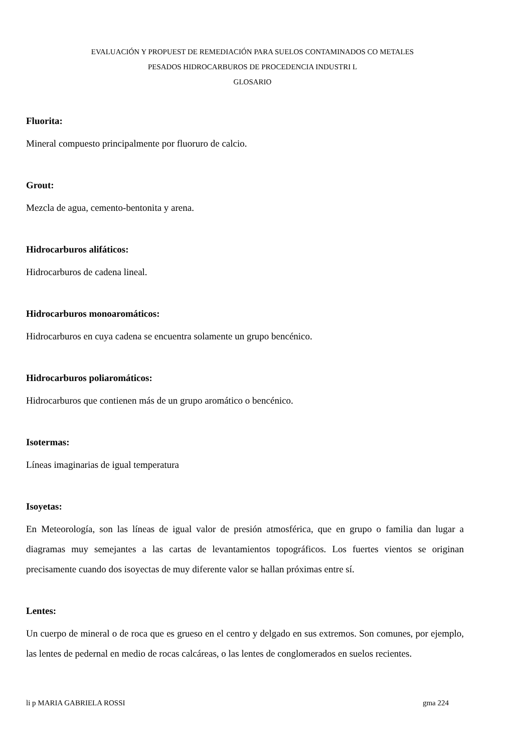EVALUACIÓN Y PROPUEST DE REMEDIACIÓN PARA SUELOS CONTAMINADOS CO METALES
PESADOS HIDROCARBUROS DE PROCEDENCIA INDUSTRI L
GLOSARIO
Fluorita:
Mineral compuesto principalmente por fluoruro de calcio.
Grout:
Mezcla de agua, cemento-bentonita y arena.
Hidrocarburos alifáticos:
Hidrocarburos de cadena lineal.
Hidrocarburos monoaromáticos:
Hidrocarburos en cuya cadena se encuentra solamente un grupo bencénico.
Hidrocarburos poliaromáticos:
Hidrocarburos que contienen más de un grupo aromático o bencénico.
Isotermas:
Líneas imaginarias de igual temperatura
Isoyetas:
En Meteorología, son las líneas de igual valor de presión atmosférica, que en grupo o familia dan lugar a diagramas muy semejantes a las cartas de levantamientos topográficos. Los fuertes vientos se originan precisamente cuando dos isoyectas de muy diferente valor se hallan próximas entre sí.
Lentes:
Un cuerpo de mineral o de roca que es grueso en el centro y delgado en sus extremos. Son comunes, por ejemplo, las lentes de pedernal en medio de rocas calcáreas, o las lentes de conglomerados en suelos recientes.
li p MARIA GABRIELA ROSSI gma 224